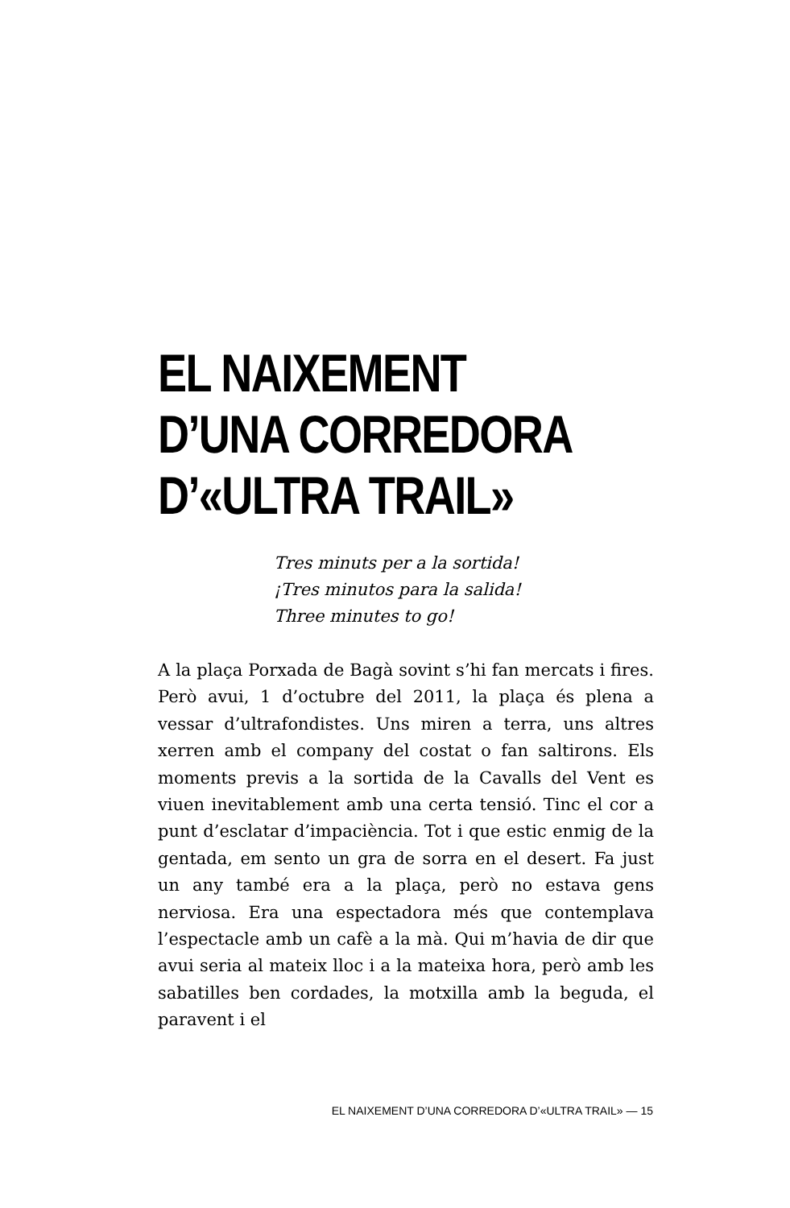EL NAIXEMENT
D’UNA CORREDORA
D’«ULTRA TRAIL»
Tres minuts per a la sortida!
¡Tres minutos para la salida!
Three minutes to go!
A la plaça Porxada de Bagà sovint s’hi fan mercats i fires. Però avui, 1 d’octubre del 2011, la plaça és plena a vessar d’ultrafondistes. Uns miren a terra, uns altres xerren amb el company del costat o fan saltirons. Els moments previs a la sortida de la Cavalls del Vent es viuen inevitablement amb una certa tensió. Tinc el cor a punt d’esclatar d’impaciència. Tot i que estic enmig de la gentada, em sento un gra de sorra en el desert. Fa just un any també era a la plaça, però no estava gens nerviosa. Era una espectadora més que contemplava l’espectacle amb un cafè a la mà. Qui m’havia de dir que avui seria al mateix lloc i a la mateixa hora, però amb les sabatilles ben cordades, la motxilla amb la beguda, el paravent i el
EL NAIXEMENT D’UNA CORREDORA D’«ULTRA TRAIL» — 15